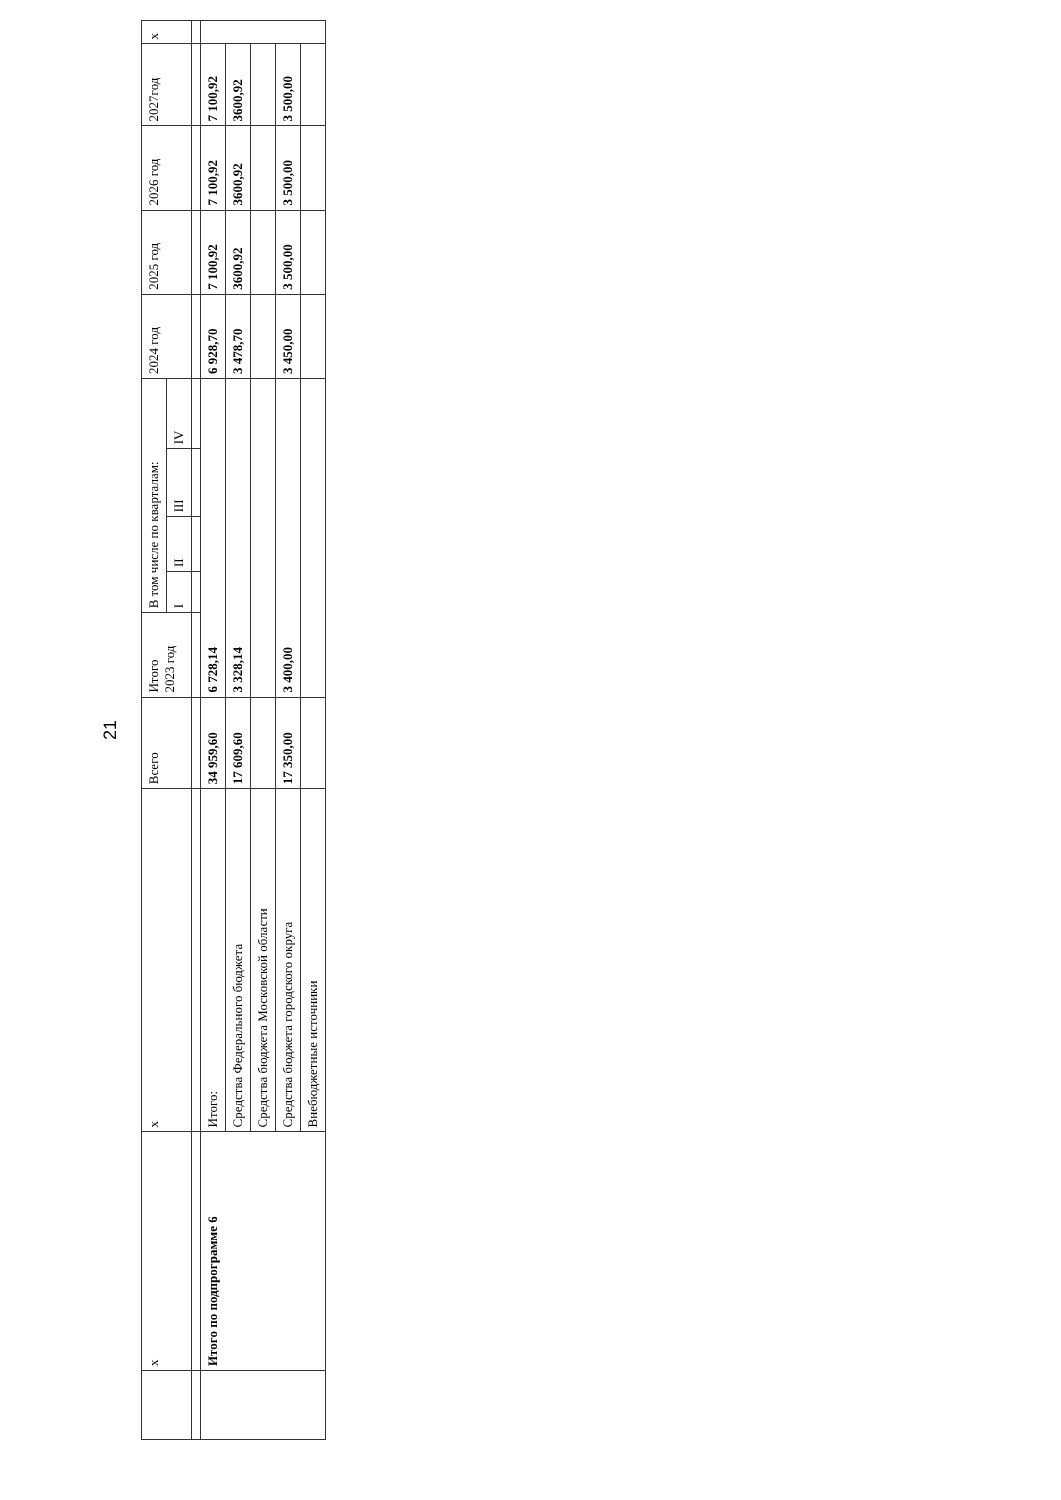21
| | x | x | Всего | Итого 2023 год | В том числе по кварталам: | | | | 2024 год | 2025 год | 2026 год | 2027год | x |
| --- | --- | --- | --- | --- | --- | --- | --- | --- | --- | --- | --- | --- | --- |
| | | | | | I | II | III | IV | | | | | |
| | Итого по подпрограмме 6 | Итого: | 34 959,60 | 6 728,14 | | | | | 6 928,70 | 7 100,92 | 7 100,92 | 7 100,92 | |
| | | Средства Федерального бюджета | 17 609,60 | 3 328,14 | | | | | 3 478,70 | 3600,92 | 3600,92 | 3600,92 | |
| | | Средства бюджета Московской области | | | | | | | | | | | |
| | | Средства бюджета городского округа | 17 350,00 | 3 400,00 | | | | | 3 450,00 | 3 500,00 | 3 500,00 | 3 500,00 | |
| | | Внебюджетные источники | | | | | | | | | | | |